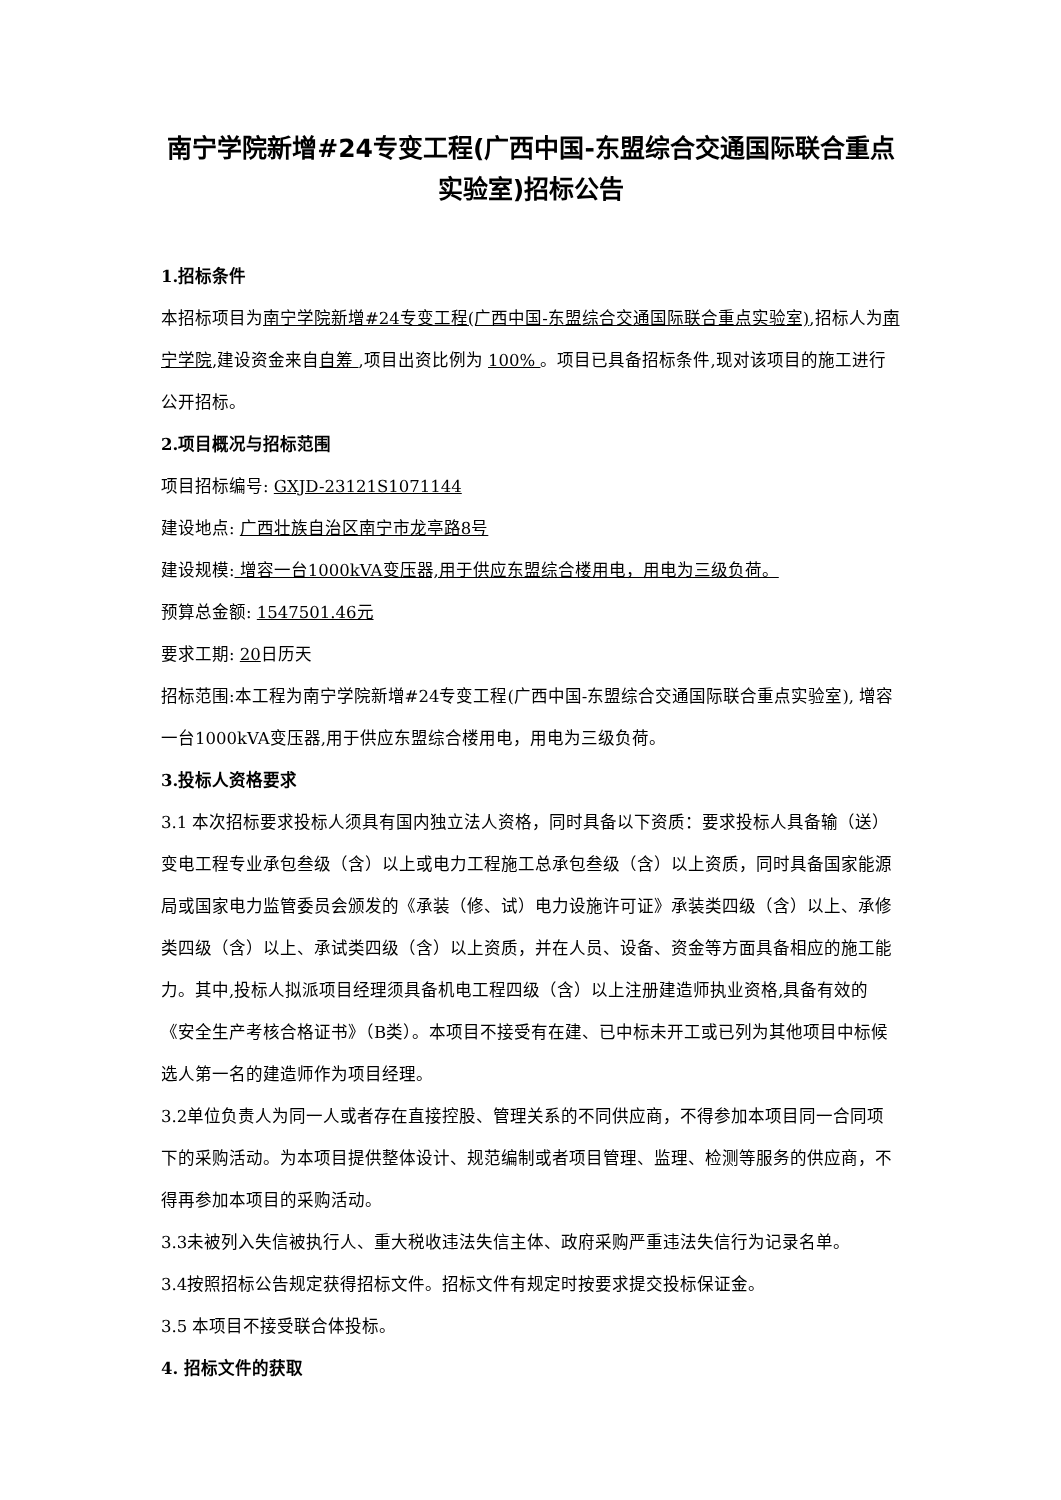南宁学院新增#24专变工程(广西中国-东盟综合交通国际联合重点实验室)招标公告
1.招标条件
本招标项目为南宁学院新增#24专变工程(广西中国-东盟综合交通国际联合重点实验室),招标人为南宁学院,建设资金来自自筹 ,项目出资比例为 100% 。项目已具备招标条件,现对该项目的施工进行公开招标。
2.项目概况与招标范围
项目招标编号: GXJD-23121S1071144
建设地点: 广西壮族自治区南宁市龙亭路8号
建设规模: 增容一台1000kVA变压器,用于供应东盟综合楼用电，用电为三级负荷。
预算总金额: 1547501.46元
要求工期: 20日历天
招标范围:本工程为南宁学院新增#24专变工程(广西中国-东盟综合交通国际联合重点实验室), 增容一台1000kVA变压器,用于供应东盟综合楼用电，用电为三级负荷。
3.投标人资格要求
3.1 本次招标要求投标人须具有国内独立法人资格，同时具备以下资质：要求投标人具备输（送）变电工程专业承包叁级（含）以上或电力工程施工总承包叁级（含）以上资质，同时具备国家能源局或国家电力监管委员会颁发的《承装（修、试）电力设施许可证》承装类四级（含）以上、承修类四级（含）以上、承试类四级（含）以上资质，并在人员、设备、资金等方面具备相应的施工能力。其中,投标人拟派项目经理须具备机电工程四级（含）以上注册建造师执业资格,具备有效的《安全生产考核合格证书》（B类）。本项目不接受有在建、已中标未开工或已列为其他项目中标候选人第一名的建造师作为项目经理。
3.2单位负责人为同一人或者存在直接控股、管理关系的不同供应商，不得参加本项目同一合同项下的采购活动。为本项目提供整体设计、规范编制或者项目管理、监理、检测等服务的供应商，不得再参加本项目的采购活动。
3.3未被列入失信被执行人、重大税收违法失信主体、政府采购严重违法失信行为记录名单。
3.4按照招标公告规定获得招标文件。招标文件有规定时按要求提交投标保证金。
3.5 本项目不接受联合体投标。
4. 招标文件的获取